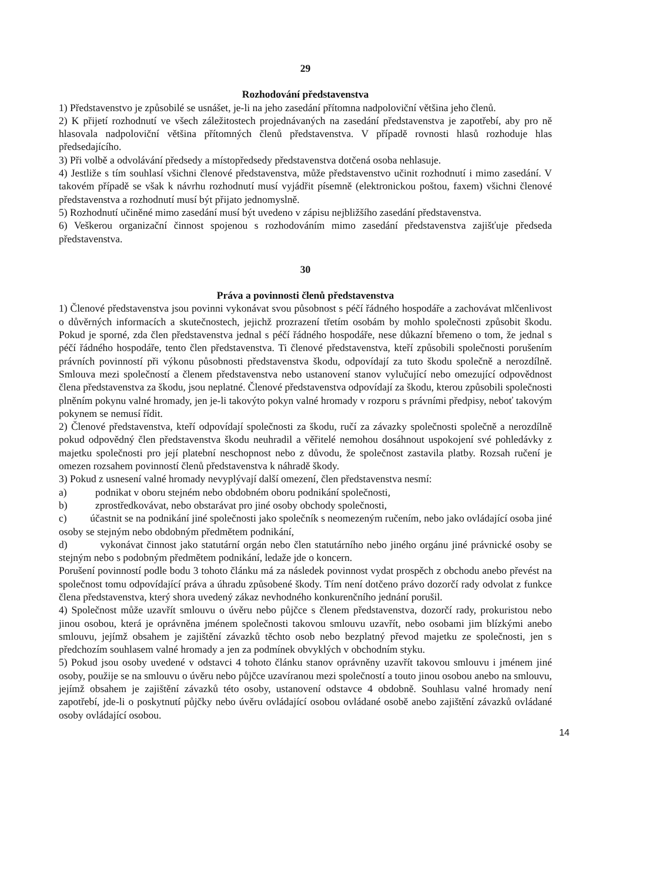29
Rozhodování představenstva
1) Představenstvo je způsobilé se usnášet, je-li na jeho zasedání přítomna nadpoloviční většina jeho členů.
2) K přijetí rozhodnutí ve všech záležitostech projednávaných na zasedání představenstva je zapotřebí, aby pro ně hlasovala nadpoloviční většina přítomných členů představenstva. V případě rovnosti hlasů rozhoduje hlas předsedajícího.
3) Při volbě a odvolávání předsedy a místopředsedy představenstva dotčená osoba nehlasuje.
4) Jestliže s tím souhlasí všichni členové představenstva, může představenstvo učinit rozhodnutí i mimo zasedání. V takovém případě se však k návrhu rozhodnutí musí vyjádřit písemně (elektronickou poštou, faxem) všichni členové představenstva a rozhodnutí musí být přijato jednomyslně.
5) Rozhodnutí učiněné mimo zasedání musí být uvedeno v zápisu nejbližšího zasedání představenstva.
6) Veškerou organizační činnost spojenou s rozhodováním mimo zasedání představenstva zajišťuje předseda představenstva.
30
Práva a povinnosti členů představenstva
1) Členové představenstva jsou povinni vykonávat svou působnost s péčí řádného hospodáře a zachovávat mlčenlivost o důvěrných informacích a skutečnostech, jejichž prozrazení třetím osobám by mohlo společnosti způsobit škodu. Pokud je sporné, zda člen představenstva jednal s péčí řádného hospodáře, nese důkazní břemeno o tom, že jednal s péčí řádného hospodáře, tento člen představenstva. Ti členové představenstva, kteří způsobili společnosti porušením právních povinností při výkonu působnosti představenstva škodu, odpovídají za tuto škodu společně a nerozdílně. Smlouva mezi společností a členem představenstva nebo ustanovení stanov vylučující nebo omezující odpovědnost člena představenstva za škodu, jsou neplatné. Členové představenstva odpovídají za škodu, kterou způsobili společnosti plněním pokynu valné hromady, jen je-li takovýto pokyn valné hromady v rozporu s právními předpisy, neboť takovým pokynem se nemusí řídit.
2) Členové představenstva, kteří odpovídají společnosti za škodu, ručí za závazky společnosti společně a nerozdílně pokud odpovědný člen představenstva škodu neuhradil a věřitelé nemohou dosáhnout uspokojení své pohledávky z majetku společnosti pro její platební neschopnost nebo z důvodu, že společnost zastavila platby. Rozsah ručení je omezen rozsahem povinností členů představenstva k náhradě škody.
3) Pokud z usnesení valné hromady nevyplývají další omezení, člen představenstva nesmí:
a) podnikat v oboru stejném nebo obdobném oboru podnikání společnosti,
b) zprostředkovávat, nebo obstarávat pro jiné osoby obchody společnosti,
c) účastnit se na podnikání jiné společnosti jako společník s neomezeným ručením, nebo jako ovládající osoba jiné osoby se stejným nebo obdobným předmětem podnikání,
d) vykonávat činnost jako statutární orgán nebo člen statutárního nebo jiného orgánu jiné právnické osoby se stejným nebo s podobným předmětem podnikání, ledaže jde o koncern.
Porušení povinností podle bodu 3 tohoto článku má za následek povinnost vydat prospěch z obchodu anebo převést na společnost tomu odpovídající práva a úhradu způsobené škody. Tím není dotčeno právo dozorčí rady odvolat z funkce člena představenstva, který shora uvedený zákaz nevhodného konkurenčního jednání porušil.
4) Společnost může uzavřít smlouvu o úvěru nebo půjčce s členem představenstva, dozorčí rady, prokuristou nebo jinou osobou, která je oprávněna jménem společnosti takovou smlouvu uzavřít, nebo osobami jim blízkými anebo smlouvu, jejímž obsahem je zajištění závazků těchto osob nebo bezplatný převod majetku ze společnosti, jen s předchozím souhlasem valné hromady a jen za podmínek obvyklých v obchodním styku.
5) Pokud jsou osoby uvedené v odstavci 4 tohoto článku stanov oprávněny uzavřít takovou smlouvu i jménem jiné osoby, použije se na smlouvu o úvěru nebo půjčce uzavíranou mezi společností a touto jinou osobou anebo na smlouvu, jejímž obsahem je zajištění závazků této osoby, ustanovení odstavce 4 obdobně. Souhlasu valné hromady není zapotřebí, jde-li o poskytnutí půjčky nebo úvěru ovládající osobou ovládané osobě anebo zajištění závazků ovládané osoby ovládající osobou.
14